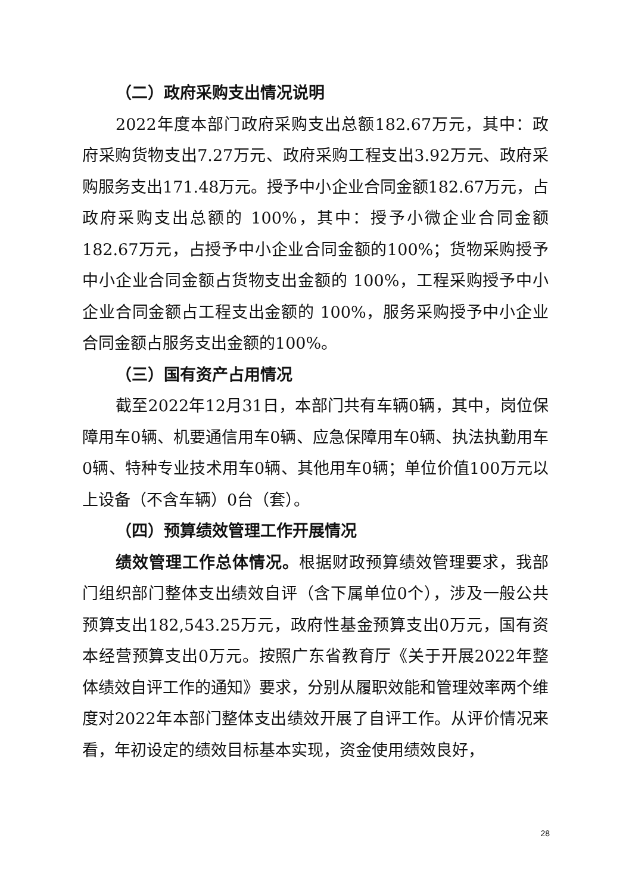（二）政府采购支出情况说明
2022年度本部门政府采购支出总额182.67万元，其中：政府采购货物支出7.27万元、政府采购工程支出3.92万元、政府采购服务支出171.48万元。授予中小企业合同金额182.67万元，占政府采购支出总额的 100%，其中：授予小微企业合同金额182.67万元，占授予中小企业合同金额的100%；货物采购授予中小企业合同金额占货物支出金额的 100%，工程采购授予中小企业合同金额占工程支出金额的 100%，服务采购授予中小企业合同金额占服务支出金额的100%。
（三）国有资产占用情况
截至2022年12月31日，本部门共有车辆0辆，其中，岗位保障用车0辆、机要通信用车0辆、应急保障用车0辆、执法执勤用车0辆、特种专业技术用车0辆、其他用车0辆；单位价值100万元以上设备（不含车辆）0台（套）。
（四）预算绩效管理工作开展情况
绩效管理工作总体情况。根据财政预算绩效管理要求，我部门组织部门整体支出绩效自评（含下属单位0个），涉及一般公共预算支出182,543.25万元，政府性基金预算支出0万元，国有资本经营预算支出0万元。按照广东省教育厅《关于开展2022年整体绩效自评工作的通知》要求，分别从履职效能和管理效率两个维度对2022年本部门整体支出绩效开展了自评工作。从评价情况来看，年初设定的绩效目标基本实现，资金使用绩效良好，
28